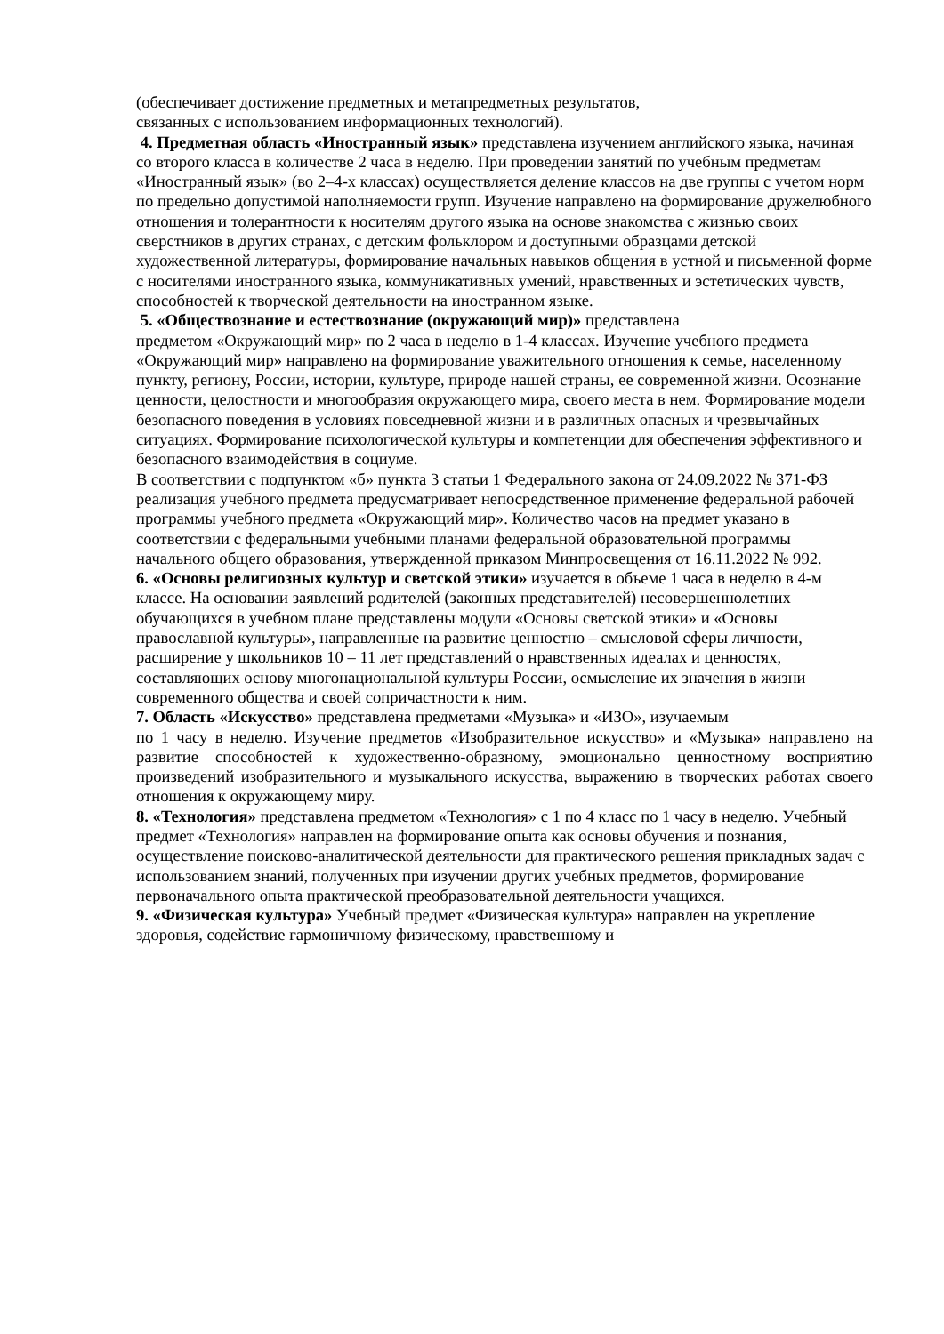(обеспечивает достижение предметных и метапредметных результатов,
связанных с использованием информационных технологий).
4. Предметная область «Иностранный язык» представлена изучением английского языка, начиная со второго класса в количестве 2 часа в неделю. При проведении занятий по учебным предметам «Иностранный язык» (во 2–4-х классах) осуществляется деление классов на две группы с учетом норм по предельно допустимой наполняемости групп. Изучение направлено на формирование дружелюбного отношения и толерантности к носителям другого языка на основе знакомства с жизнью своих сверстников в других странах, с детским фольклором и доступными образцами детской художественной литературы, формирование начальных навыков общения в устной и письменной форме с носителями иностранного языка, коммуникативных умений, нравственных и эстетических чувств, способностей к творческой деятельности на иностранном языке.
5. «Обществознание и естествознание (окружающий мир)» представлена
предметом «Окружающий мир» по 2 часа в неделю в 1-4 классах. Изучение учебного предмета «Окружающий мир» направлено на формирование уважительного отношения к семье, населенному пункту, региону, России, истории, культуре, природе нашей страны, ее современной жизни. Осознание ценности, целостности и многообразия окружающего мира, своего места в нем. Формирование модели безопасного поведения в условиях повседневной жизни и в различных опасных и чрезвычайных ситуациях. Формирование психологической культуры и компетенции для обеспечения эффективного и безопасного взаимодействия в социуме.
В соответствии с подпунктом «б» пункта 3 статьи 1 Федерального закона от 24.09.2022 № 371-ФЗ реализация учебного предмета предусматривает непосредственное применение федеральной рабочей программы учебного предмета «Окружающий мир». Количество часов на предмет указано в соответствии с федеральными учебными планами федеральной образовательной программы начального общего образования, утвержденной приказом Минпросвещения от 16.11.2022 № 992.
6. «Основы религиозных культур и светской этики» изучается в объеме 1 часа в неделю в 4-м классе. На основании заявлений родителей (законных представителей) несовершеннолетних обучающихся в учебном плане представлены модули «Основы светской этики» и «Основы православной культуры», направленные на развитие ценностно – смысловой сферы личности, расширение у школьников 10 – 11 лет представлений о нравственных идеалах и ценностях, составляющих основу многонациональной культуры России, осмысление их значения в жизни современного общества и своей сопричастности к ним.
7. Область «Искусство» представлена предметами «Музыка» и «ИЗО», изучаемым
по 1 часу в неделю. Изучение предметов «Изобразительное искусство» и «Музыка» направлено на развитие способностей к художественно-образному, эмоционально ценностному восприятию произведений изобразительного и музыкального искусства, выражению в творческих работах своего отношения к окружающему миру.
8. «Технология» представлена предметом «Технология» с 1 по 4 класс по 1 часу в неделю. Учебный предмет «Технология» направлен на формирование опыта как основы обучения и познания, осуществление поисково-аналитической деятельности для практического решения прикладных задач с использованием знаний, полученных при изучении других учебных предметов, формирование первоначального опыта практической преобразовательной деятельности учащихся.
9. «Физическая культура» Учебный предмет «Физическая культура» направлен на укрепление здоровья, содействие гармоничному физическому, нравственному и